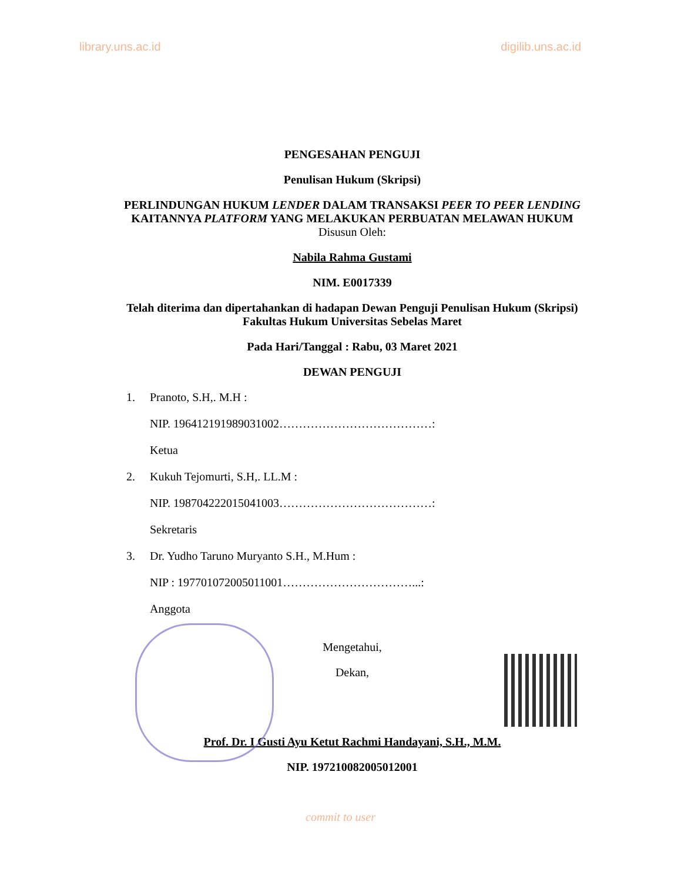library.uns.ac.id digilib.uns.ac.id
PENGESAHAN PENGUJI
Penulisan Hukum (Skripsi)
PERLINDUNGAN HUKUM LENDER DALAM TRANSAKSI PEER TO PEER LENDING KAITANNYA PLATFORM YANG MELAKUKAN PERBUATAN MELAWAN HUKUM
Disusun Oleh:
Nabila Rahma Gustami
NIM. E0017339
Telah diterima dan dipertahankan di hadapan Dewan Penguji Penulisan Hukum (Skripsi) Fakultas Hukum Universitas Sebelas Maret
Pada Hari/Tanggal : Rabu, 03 Maret 2021
DEWAN PENGUJI
1. Pranoto, S.H,. M.H :
NIP. 196412191989031002…………………………………:
Ketua
2. Kukuh Tejomurti, S.H,. LL.M :
NIP. 198704222015041003…………………………………:
Sekretaris
3. Dr. Yudho Taruno Muryanto S.H., M.Hum :
NIP : 197701072005011001……………………………...:
Anggota
Mengetahui,
Dekan,
Prof. Dr. I Gusti Ayu Ketut Rachmi Handayani, S.H., M.M.
NIP. 197210082005012001
commit to user